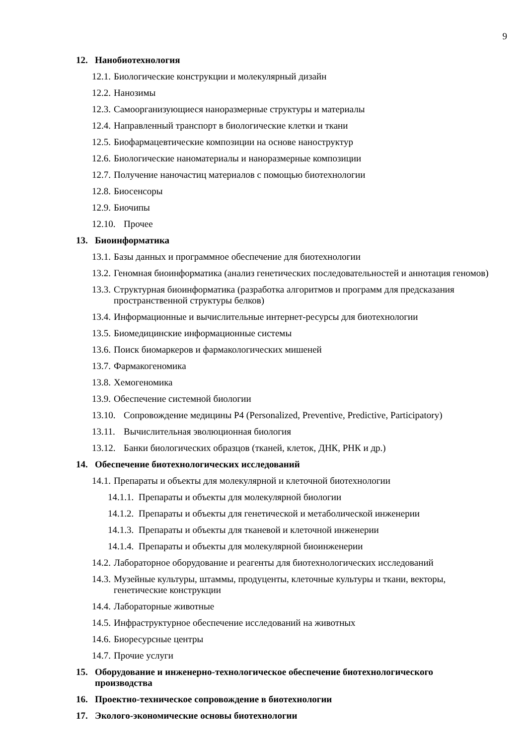9
12. Нанобиотехнология
12.1. Биологические конструкции и молекулярный дизайн
12.2. Нанозимы
12.3. Самоорганизующиеся наноразмерные структуры и материалы
12.4. Направленный транспорт в биологические клетки и ткани
12.5. Биофармацевтические композиции на основе наноструктур
12.6. Биологические наноматериалы и наноразмерные композиции
12.7. Получение наночастиц материалов с помощью биотехнологии
12.8. Биосенсоры
12.9. Биочипы
12.10. Прочее
13. Биоинформатика
13.1. Базы данных и программное обеспечение для биотехнологии
13.2. Геномная биоинформатика (анализ генетических последовательностей и аннотация геномов)
13.3. Структурная биоинформатика (разработка алгоритмов и программ для предсказания пространственной структуры белков)
13.4. Информационные и вычислительные интернет-ресурсы для биотехнологии
13.5. Биомедицинские информационные системы
13.6. Поиск биомаркеров и фармакологических мишеней
13.7. Фармакогеномика
13.8. Хемогеномика
13.9. Обеспечение системной биологии
13.10. Сопровождение медицины P4 (Personalized, Preventive, Predictive, Participatory)
13.11. Вычислительная эволюционная биология
13.12. Банки биологических образцов (тканей, клеток, ДНК, РНК и др.)
14. Обеспечение биотехнологических исследований
14.1. Препараты и объекты для молекулярной и клеточной биотехнологии
14.1.1. Препараты и объекты для молекулярной биологии
14.1.2. Препараты и объекты для генетической и метаболической инженерии
14.1.3. Препараты и объекты для тканевой и клеточной инженерии
14.1.4. Препараты и объекты для молекулярной биоинженерии
14.2. Лабораторное оборудование и реагенты для биотехнологических исследований
14.3. Музейные культуры, штаммы, продуценты, клеточные культуры и ткани, векторы, генетические конструкции
14.4. Лабораторные животные
14.5. Инфраструктурное обеспечение исследований на животных
14.6. Биоресурсные центры
14.7. Прочие услуги
15. Оборудование и инженерно-технологическое обеспечение биотехнологического производства
16. Проектно-техническое сопровождение в биотехнологии
17. Эколого-экономические основы биотехнологии